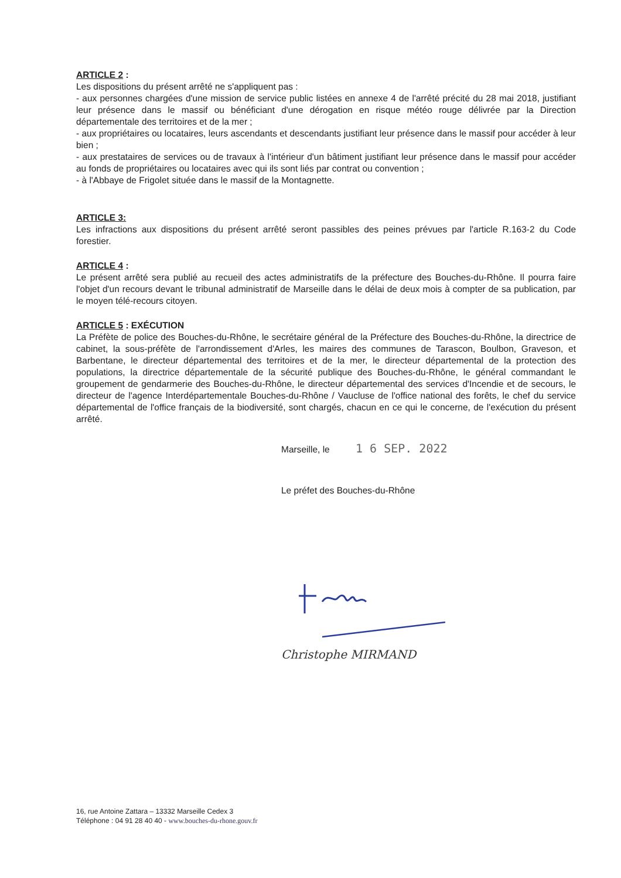ARTICLE 2 :
Les dispositions du présent arrêté ne s'appliquent pas :
- aux personnes chargées d'une mission de service public listées en annexe 4 de l'arrêté précité du 28 mai 2018, justifiant leur présence dans le massif ou bénéficiant d'une dérogation en risque météo rouge délivrée par la Direction départementale des territoires et de la mer ;
- aux propriétaires ou locataires, leurs ascendants et descendants justifiant leur présence dans le massif pour accéder à leur bien ;
- aux prestataires de services ou de travaux à l'intérieur d'un bâtiment justifiant leur présence dans le massif pour accéder au fonds de propriétaires ou locataires avec qui ils sont liés par contrat ou convention ;
- à l'Abbaye de Frigolet située dans le massif de la Montagnette.
ARTICLE 3:
Les infractions aux dispositions du présent arrêté seront passibles des peines prévues par l'article R.163-2 du Code forestier.
ARTICLE 4 :
Le présent arrêté sera publié au recueil des actes administratifs de la préfecture des Bouches-du-Rhône. Il pourra faire l'objet d'un recours devant le tribunal administratif de Marseille dans le délai de deux mois à compter de sa publication, par le moyen télé-recours citoyen.
ARTICLE 5 : EXÉCUTION
La Préfète de police des Bouches-du-Rhône, le secrétaire général de la Préfecture des Bouches-du-Rhône, la directrice de cabinet, la sous-préfète de l'arrondissement d'Arles, les maires des communes de Tarascon, Boulbon, Graveson, et Barbentane, le directeur départemental des territoires et de la mer, le directeur départemental de la protection des populations, la directrice départementale de la sécurité publique des Bouches-du-Rhône, le général commandant le groupement de gendarmerie des Bouches-du-Rhône, le directeur départemental des services d'Incendie et de secours, le directeur de l'agence Interdépartementale Bouches-du-Rhône / Vaucluse de l'office national des forêts, le chef du service départemental de l'office français de la biodiversité, sont chargés, chacun en ce qui le concerne, de l'exécution du présent arrêté.
Marseille, le 1 6 SEP. 2022
Le préfet des Bouches-du-Rhône
Christophe MIRMAND
16, rue Antoine Zattara – 13332 Marseille Cedex 3
Téléphone : 04 91 28 40 40 - www.bouches-du-rhone.gouv.fr